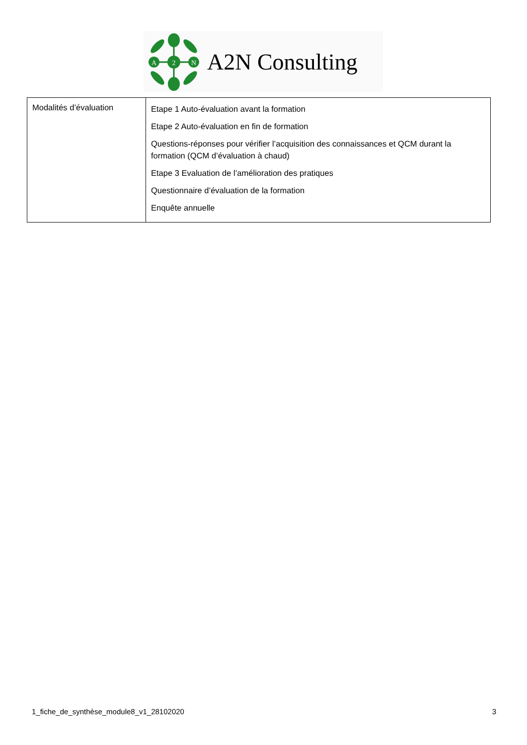A
2
N
A2N Consulting
| Modalités d’évaluation | Etape 1 Auto-évaluation avant la formation Etape 2 Auto-évaluation en fin de formation Questions-réponses pour vérifier l’acquisition des connaissances et QCM durant la formation (QCM d’évaluation à chaud) Etape 3 Evaluation de l’amélioration des pratiques Questionnaire d’évaluation de la formation Enquête annuelle |
1_fiche_de_synthèse_module8_v1_28102020 3